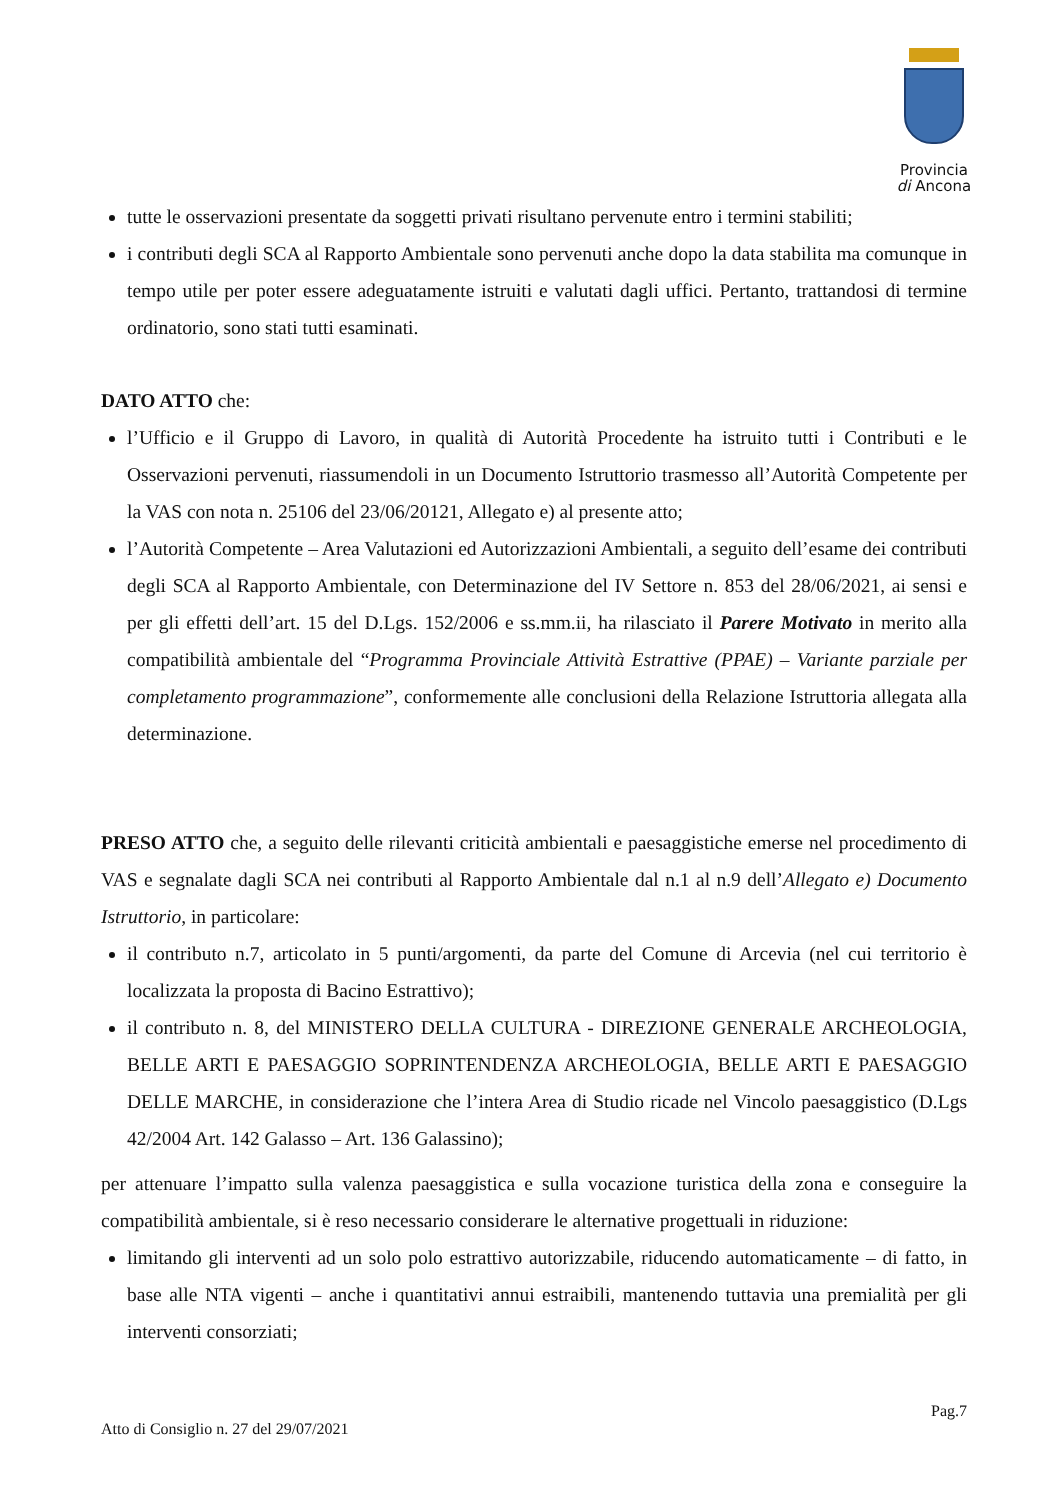Provincia
di Ancona
tutte le osservazioni presentate da soggetti privati risultano pervenute entro i termini stabiliti;
i contributi degli SCA al Rapporto Ambientale sono pervenuti anche dopo la data stabilita ma comunque in tempo utile per poter essere adeguatamente istruiti e valutati dagli uffici. Pertanto, trattandosi di termine ordinatorio, sono stati tutti esaminati.
DATO ATTO che:
l’Ufficio e il Gruppo di Lavoro, in qualità di Autorità Procedente ha istruito tutti i Contributi e le Osservazioni pervenuti, riassumendoli in un Documento Istruttorio trasmesso all’Autorità Competente per la VAS con nota n. 25106 del 23/06/20121, Allegato e) al presente atto;
l’Autorità Competente – Area Valutazioni ed Autorizzazioni Ambientali, a seguito dell’esame dei contributi degli SCA al Rapporto Ambientale, con Determinazione del IV Settore n. 853 del 28/06/2021, ai sensi e per gli effetti dell’art. 15 del D.Lgs. 152/2006 e ss.mm.ii, ha rilasciato il Parere Motivato in merito alla compatibilità ambientale del “Programma Provinciale Attività Estrattive (PPAE) – Variante parziale per completamento programmazione”, conformemente alle conclusioni della Relazione Istruttoria allegata alla determinazione.
PRESO ATTO che, a seguito delle rilevanti criticità ambientali e paesaggistiche emerse nel procedimento di VAS e segnalate dagli SCA nei contributi al Rapporto Ambientale dal n.1 al n.9 dell’Allegato e) Documento Istruttorio, in particolare:
il contributo n.7, articolato in 5 punti/argomenti, da parte del Comune di Arcevia (nel cui territorio è localizzata la proposta di Bacino Estrattivo);
il contributo n. 8, del MINISTERO DELLA CULTURA - DIREZIONE GENERALE ARCHEOLOGIA, BELLE ARTI E PAESAGGIO SOPRINTENDENZA ARCHEOLOGIA, BELLE ARTI E PAESAGGIO DELLE MARCHE, in considerazione che l’intera Area di Studio ricade nel Vincolo paesaggistico (D.Lgs 42/2004 Art. 142 Galasso – Art. 136 Galassino);
per attenuare l’impatto sulla valenza paesaggistica e sulla vocazione turistica della zona e conseguire la compatibilità ambientale, si è reso necessario considerare le alternative progettuali in riduzione:
limitando gli interventi ad un solo polo estrattivo autorizzabile, riducendo automaticamente – di fatto, in base alle NTA vigenti – anche i quantitativi annui estraibili, mantenendo tuttavia una premialità per gli interventi consorziati;
Pag.7
Atto di Consiglio n. 27 del 29/07/2021